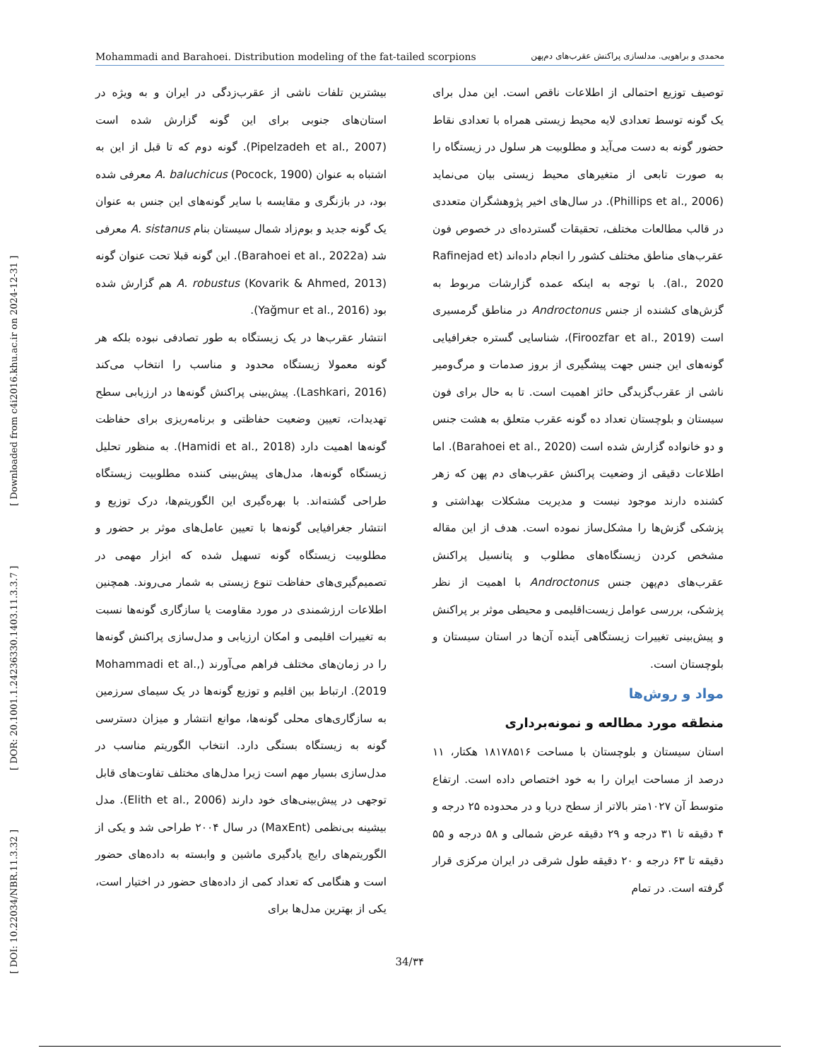Mohammadi and Barahoei. Distribution modeling of the fat-tailed scorpions محمدی و براهویی. مدلسازی پراکنش عقرب‌های دم‌پهن
[ DOI: 10.22034/NBR.11.3.32 ] [ DOR: 20.1001.1.24236330.1403.11.3.3.7 ] [ Downloaded from c4i2016.khu.ac.ir on 2024-12-31 ]
بیشترین تلفات ناشی از عقرب‌زدگی در ایران و به ویژه در استان‌های جنوبی برای این گونه گزارش شده است (Pipelzadeh et al., 2007). گونه دوم که تا قبل از این به اشتباه به عنوان A. baluchicus (Pocock, 1900) معرفی شده بود، در بازنگری و مقایسه با سایر گونه‌های این جنس به عنوان یک گونه جدید و بوم‌زاد شمال سیستان بنام A. sistanus معرفی شد (Barahoei et al., 2022a). این گونه قبلا تحت عنوان گونه A. robustus (Kovarik & Ahmed, 2013) هم گزارش شده بود (Yağmur et al., 2016).
انتشار عقرب‌ها در یک زیستگاه به طور تصادفی نبوده بلکه هر گونه معمولا زیستگاه محدود و مناسب را انتخاب می‌کند (Lashkari, 2016). پیش‌بینی پراکنش گونه‌ها در ارزیابی سطح تهدیدات، تعیین وضعیت حفاظتی و برنامه‌ریزی برای حفاظت گونه‌ها اهمیت دارد (Hamidi et al., 2018). به منظور تحلیل زیستگاه گونه‌ها، مدل‌های پیش‌بینی کننده مطلوبیت زیستگاه طراحی گشته‌اند. با بهره‌گیری این الگوریتم‌ها، درک توزیع و انتشار جغرافیایی گونه‌ها با تعیین عامل‌های موثر بر حضور و مطلوبیت زیستگاه گونه تسهیل شده که ابزار مهمی در تصمیم‌گیری‌های حفاظت تنوع زیستی به شمار می‌روند. همچنین اطلاعات ارزشمندی در مورد مقاومت یا سازگاری گونه‌ها نسبت به تغییرات اقلیمی و امکان ارزیابی و مدل‌سازی پراکنش گونه‌ها را در زمان‌های مختلف فراهم می‌آورند (Mohammadi et al., 2019). ارتباط بین اقلیم و توزیع گونه‌ها در یک سیمای سرزمین به سازگاری‌های محلی گونه‌ها، موانع انتشار و میزان دسترسی گونه به زیستگاه بستگی دارد. انتخاب الگوریتم مناسب در مدل‌سازی بسیار مهم است زیرا مدل‌های مختلف تفاوت‌های قابل توجهی در پیش‌بینی‌های خود دارند (Elith et al., 2006). مدل بیشینه بی‌نظمی (MaxEnt) در سال ۲۰۰۴ طراحی شد و یکی از الگوریتم‌های رایج یادگیری ماشین و وابسته به داده‌های حضور است و هنگامی که تعداد کمی از داده‌های حضور در اختیار است، یکی از بهترین مدل‌ها برای
توصیف توزیع احتمالی از اطلاعات ناقص است. این مدل برای یک گونه توسط تعدادی لایه محیط زیستی همراه با تعدادی نقاط حضور گونه به دست می‌آید و مطلوبیت هر سلول در زیستگاه را به صورت تابعی از متغیرهای محیط زیستی بیان می‌نماید (Phillips et al., 2006). در سال‌های اخیر پژوهشگران متعددی در قالب مطالعات مختلف، تحقیقات گسترده‌ای در خصوص فون عقرب‌های مناطق مختلف کشور را انجام داده‌اند (Rafinejad et al., 2020). با توجه به اینکه عمده گزارشات مربوط به گزش‌های کشنده از جنس Androctonus در مناطق گرمسیری است (Firoozfar et al., 2019)، شناسایی گستره جغرافیایی گونه‌های این جنس جهت پیشگیری از بروز صدمات و مرگ‌ومیر ناشی از عقرب‌گزیدگی حائز اهمیت است. تا به حال برای فون سیستان و بلوچستان تعداد ده گونه عقرب متعلق به هشت جنس و دو خانواده گزارش شده است (Barahoei et al., 2020). اما اطلاعات دقیقی از وضعیت پراکنش عقرب‌های دم پهن که زهر کشنده دارند موجود نیست و مدیریت مشکلات بهداشتی و پزشکی گزش‌ها را مشکل‌ساز نموده است. هدف از این مقاله مشخص کردن زیستگاه‌های مطلوب و پتانسیل پراکنش عقرب‌های دم‌پهن جنس Androctonus با اهمیت از نظر پزشکی، بررسی عوامل زیست‌اقلیمی و محیطی موثر بر پراکنش و پیش‌بینی تغییرات زیستگاهی آینده آن‌ها در استان سیستان و بلوچستان است.
مواد و روش‌ها
منطقه مورد مطالعه و نمونه‌برداری
استان سیستان و بلوچستان با مساحت ۱۸۱۷۸۵۱۶ هکتار، ۱۱ درصد از مساحت ایران را به خود اختصاص داده است. ارتفاع متوسط آن ۱۰۲۷متر بالاتر از سطح دریا و در محدوده ۲۵ درجه و ۴ دقیقه تا ۳۱ درجه و ۲۹ دقیقه عرض شمالی و ۵۸ درجه و ۵۵ دقیقه تا ۶۳ درجه و ۲۰ دقیقه طول شرقی در ایران مرکزی قرار گرفته است. در تمام
34/۳۴